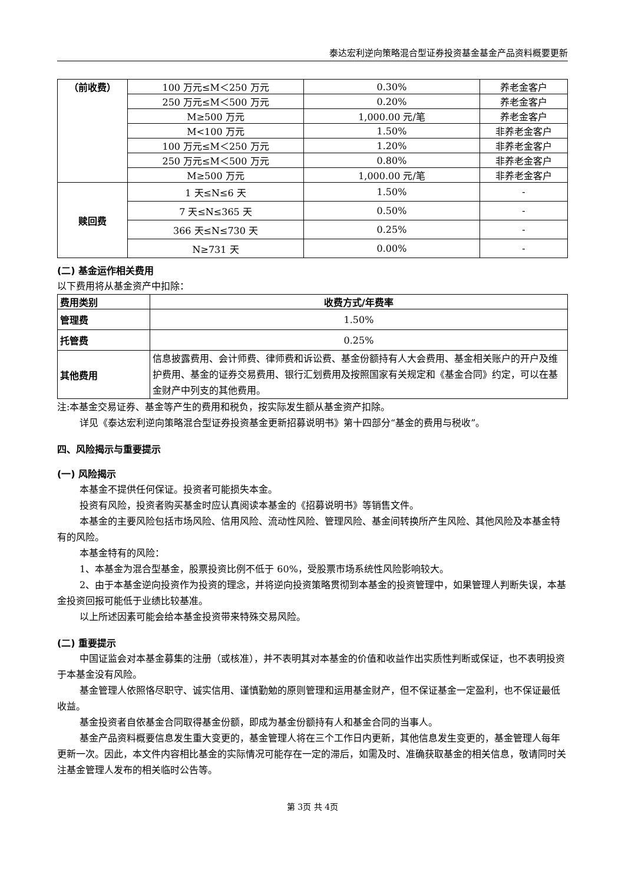泰达宏利逆向策略混合型证券投资基金基金产品资料概要更新
| （前收费） | 100 万元≤M＜250 万元 | 0.30% | 养老金客户 |
| | 250 万元≤M＜500 万元 | 0.20% | 养老金客户 |
| | M≥500 万元 | 1,000.00 元/笔 | 养老金客户 |
| | M<100 万元 | 1.50% | 非养老金客户 |
| | 100 万元≤M＜250 万元 | 1.20% | 非养老金客户 |
| | 250 万元≤M＜500 万元 | 0.80% | 非养老金客户 |
| | M≥500 万元 | 1,000.00 元/笔 | 非养老金客户 |
| 赎回费 | 1 天≤N≤6 天 | 1.50% | - |
| | 7 天≤N≤365 天 | 0.50% | - |
| | 366 天≤N≤730 天 | 0.25% | - |
| | N≥731 天 | 0.00% | - |
(二) 基金运作相关费用
以下费用将从基金资产中扣除：
| 费用类别 | 收费方式/年费率 |
| --- | --- |
| 管理费 | 1.50% |
| 托管费 | 0.25% |
| 其他费用 | 信息披露费用、会计师费、律师费和诉讼费、基金份额持有人大会费用、基金相关账户的开户及维护费用、基金的证券交易费用、银行汇划费用及按照国家有关规定和《基金合同》约定，可以在基金财产中列支的其他费用。 |
注:本基金交易证券、基金等产生的费用和税负，按实际发生额从基金资产扣除。
详见《泰达宏利逆向策略混合型证券投资基金更新招募说明书》第十四部分“基金的费用与税收”。
四、风险揭示与重要提示
(一) 风险揭示
本基金不提供任何保证。投资者可能损失本金。
投资有风险，投资者购买基金时应认真阅读本基金的《招募说明书》等销售文件。
本基金的主要风险包括市场风险、信用风险、流动性风险、管理风险、基金间转换所产生风险、其他风险及本基金特有的风险。
本基金特有的风险：
1、本基金为混合型基金，股票投资比例不低于 60%，受股票市场系统性风险影响较大。
2、由于本基金逆向投资作为投资的理念，并将逆向投资策略贯彻到本基金的投资管理中，如果管理人判断失误，本基金投资回报可能低于业绩比较基准。
以上所述因素可能会给本基金投资带来特殊交易风险。
(二) 重要提示
中国证监会对本基金募集的注册（或核准），并不表明其对本基金的价值和收益作出实质性判断或保证，也不表明投资于本基金没有风险。
基金管理人依照恪尽职守、诚实信用、谨慎勤勉的原则管理和运用基金财产，但不保证基金一定盈利，也不保证最低收益。
基金投资者自依基金合同取得基金份额，即成为基金份额持有人和基金合同的当事人。
基金产品资料概要信息发生重大变更的，基金管理人将在三个工作日内更新，其他信息发生变更的，基金管理人每年更新一次。因此，本文件内容相比基金的实际情况可能存在一定的滞后，如需及时、准确获取基金的相关信息，敬请同时关注基金管理人发布的相关临时公告等。
第 3页 共 4页